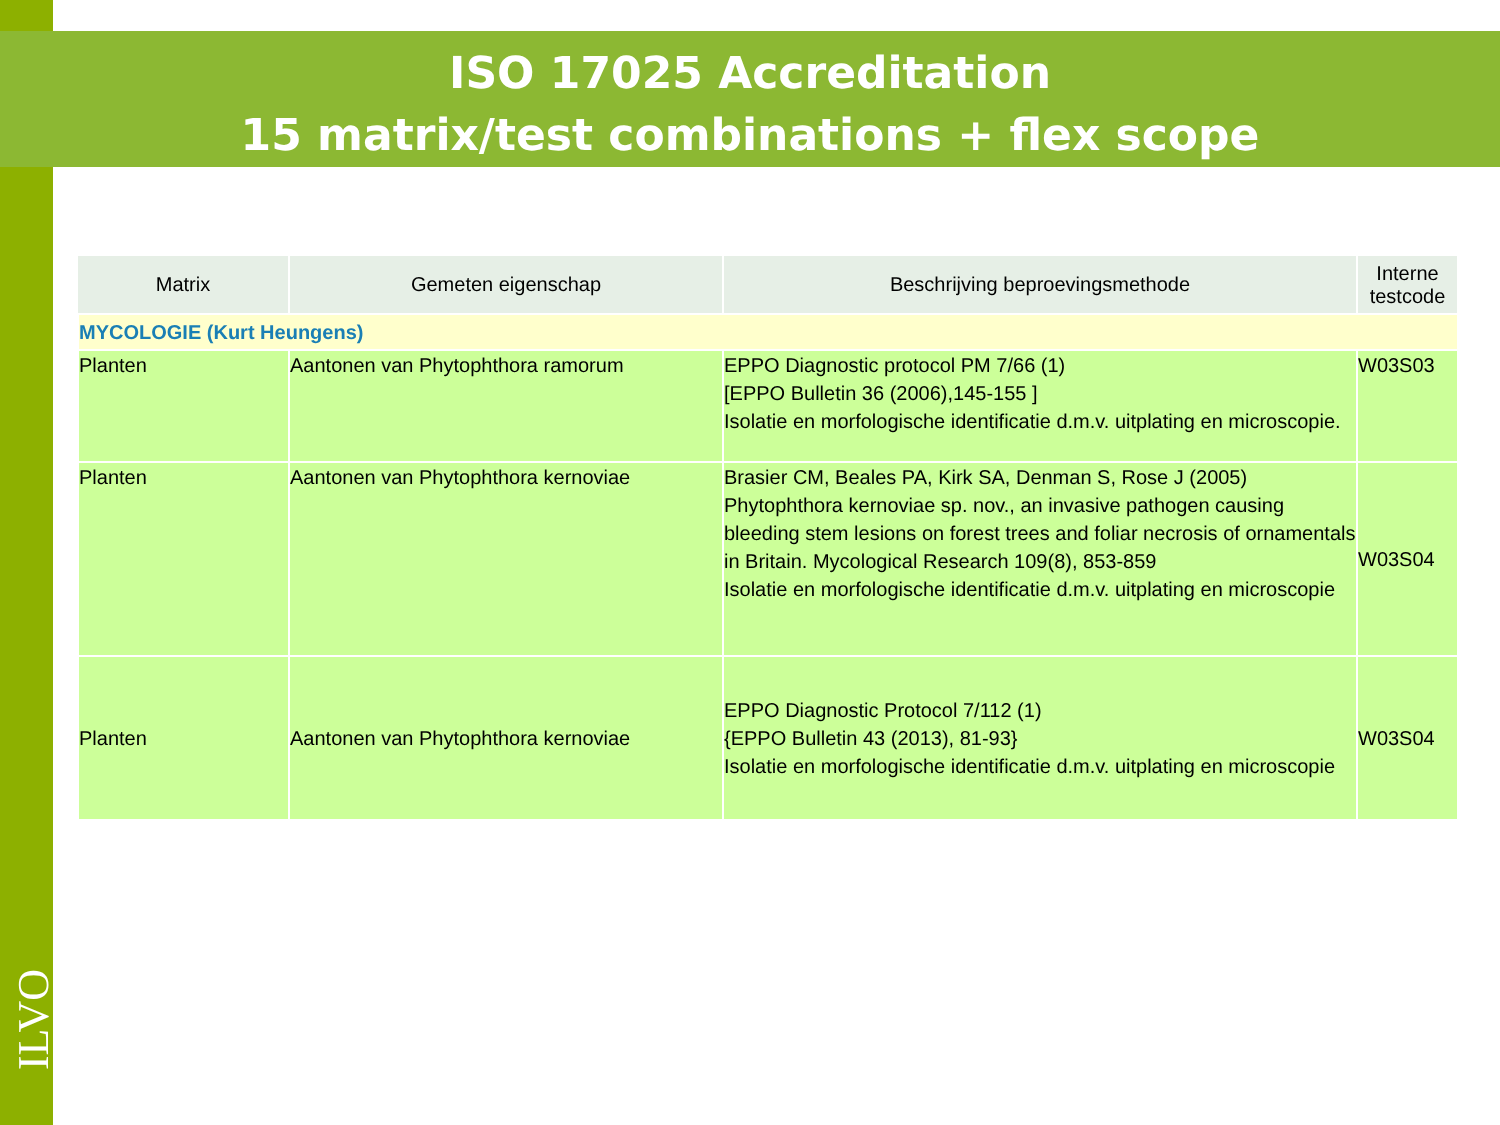ISO 17025 Accreditation
15 matrix/test combinations + flex scope
| Matrix | Gemeten eigenschap | Beschrijving beproevingsmethode | Interne testcode |
| --- | --- | --- | --- |
| MYCOLOGIE (Kurt Heungens) | | | |
| Planten | Aantonen van Phytophthora ramorum | EPPO Diagnostic protocol PM 7/66 (1) [EPPO Bulletin 36 (2006),145-155 ] Isolatie en morfologische identificatie d.m.v. uitplating en microscopie. | W03S03 |
| Planten | Aantonen van Phytophthora kernoviae | Brasier CM, Beales PA, Kirk SA, Denman S, Rose J (2005) Phytophthora kernoviae sp. nov., an invasive pathogen causing bleeding stem lesions on forest trees and foliar necrosis of ornamentals in Britain. Mycological Research 109(8), 853-859 Isolatie en morfologische identificatie d.m.v. uitplating en microscopie | W03S04 |
| Planten | Aantonen van Phytophthora kernoviae | EPPO Diagnostic Protocol 7/112 (1) {EPPO Bulletin 43 (2013), 81-93} Isolatie en morfologische identificatie d.m.v. uitplating en microscopie | W03S04 |
ILVO